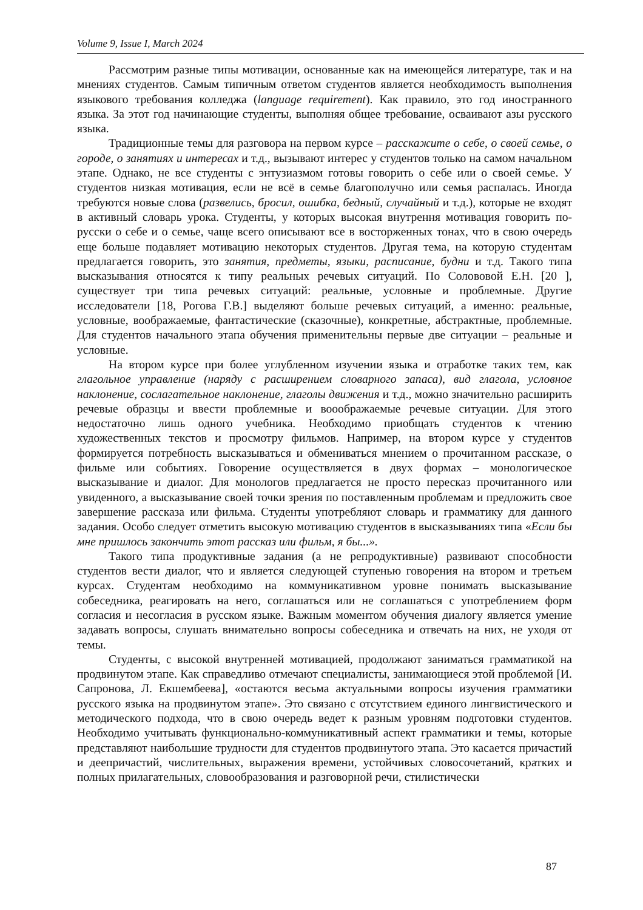Volume 9, Issue I, March 2024
Рассмотрим разные типы мотивации, основанные как на имеющейся литературе, так и на мнениях студентов. Самым типичным ответом студентов является необходимость выполнения языкового требования колледжа (language requirement). Как правило, это год иностранного языка. За этот год начинающие студенты, выполняя общее требование, осваивают азы русского языка.
Традиционные темы для разговора на первом курсе – расскажите о себе, о своей семье, о городе, о занятиях и интересах и т.д., вызывают интерес у студентов только на самом начальном этапе. Однако, не все студенты с энтузиазмом готовы говорить о себе или о своей семье. У студентов низкая мотивация, если не всё в семье благополучно или семья распалась. Иногда требуются новые слова (развелись, бросил, ошибка, бедный, случайный и т.д.), которые не входят в активный словарь урока. Студенты, у которых высокая внутрення мотивация говорить по-русски о себе и о семье, чаще всего описывают все в восторженных тонах, что в свою очередь еще больше подавляет мотивацию некоторых студентов. Другая тема, на которую студентам предлагается говорить, это занятия, предметы, языки, расписание, будни и т.д. Такого типа высказывания относятся к типу реальных речевых ситуаций. По Солововой Е.Н. [20 ], существует три типа речевых ситуаций: реальные, условные и проблемные. Другие исследователи [18, Рогова Г.В.] выделяют больше речевых ситуаций, а именно: реальные, условные, воображаемые, фантастические (сказочные), конкретные, абстрактные, проблемные. Для студентов начального этапа обучения применительны первые две ситуации – реальные и условные.
На втором курсе при более углубленном изучении языка и отработке таких тем, как глагольное управление (наряду с расширением словарного запаса), вид глагола, условное наклонение, сослагательное наклонение, глаголы движения и т.д., можно значительно расширить речевые образцы и ввести проблемные и вооображаемые речевые ситуации. Для этого недостаточно лишь одного учебника. Необходимо приобщать студентов к чтению художественных текстов и просмотру фильмов. Например, на втором курсе у студентов формируется потребность высказываться и обмениваться мнением о прочитанном рассказе, о фильме или событиях. Говорение осуществляется в двух формах – монологическое высказывание и диалог. Для монологов предлагается не просто пересказ прочитанного или увиденного, а высказывание своей точки зрения по поставленным проблемам и предложить свое завершение рассказа или фильма. Студенты употребляют словарь и грамматику для данного задания. Особо следует отметить высокую мотивацию студентов в высказываниях типа «Если бы мне пришлось закончить этот рассказ или фильм, я бы...».
Такого типа продуктивные задания (а не репродуктивные) развивают способности студентов вести диалог, что и является следующей ступенью говорения на втором и третьем курсах. Студентам необходимо на коммуникативном уровне понимать высказывание собеседника, реагировать на него, соглашаться или не соглашаться с употреблением форм согласия и несогласия в русском языке. Важным моментом обучения диалогу является умение задавать вопросы, слушать внимательно вопросы собеседника и отвечать на них, не уходя от темы.
Студенты, с высокой внутренней мотивацией, продолжают заниматься грамматикой на продвинутом этапе. Как справедливо отмечают специалисты, занимающиеся этой проблемой [И. Сапронова, Л. Екшембеева], «остаются весьма актуальными вопросы изучения грамматики русского языка на продвинутом этапе». Это связано с отсутствием единого лингвистического и методического подхода, что в свою очередь ведет к разным уровням подготовки студентов. Необходимо учитывать функционально-коммуникативный аспект грамматики и темы, которые представляют наибольшие трудности для студентов продвинутого этапа. Это касается причастий и деепричастий, числительных, выражения времени, устойчивых словосочетаний, кратких и полных прилагательных, словообразования и разговорной речи, стилистически
87